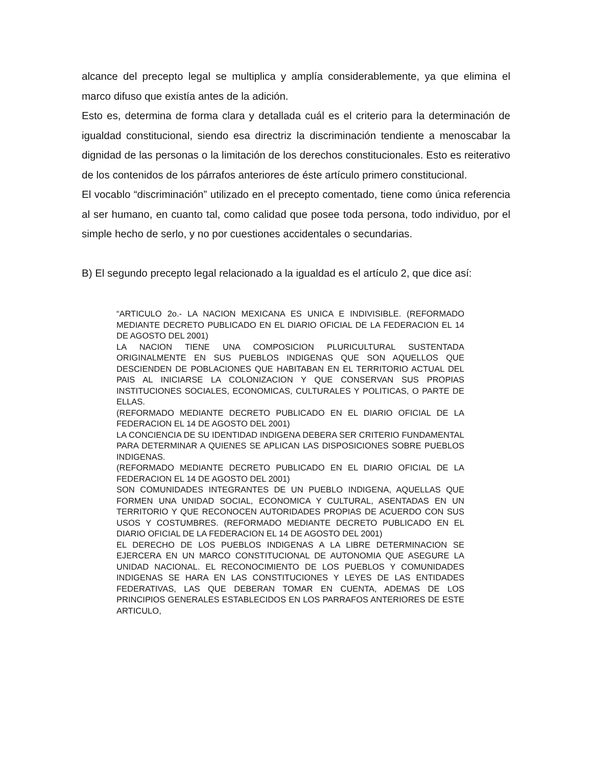alcance del precepto legal se multiplica y amplía considerablemente, ya que elimina el marco difuso que existía antes de la adición.
Esto es, determina de forma clara y detallada cuál es el criterio para la determinación de igualdad constitucional, siendo esa directriz la discriminación tendiente a menoscabar la dignidad de las personas o la limitación de los derechos constitucionales. Esto es reiterativo de los contenidos de los párrafos anteriores de éste artículo primero constitucional.
El vocablo “discriminación” utilizado en el precepto comentado, tiene como única referencia al ser humano, en cuanto tal, como calidad que posee toda persona, todo individuo, por el simple hecho de serlo, y no por cuestiones accidentales o secundarias.
B) El segundo precepto legal relacionado a la igualdad es el artículo 2, que dice así:
“ARTICULO 2o.- LA NACION MEXICANA ES UNICA E INDIVISIBLE. (REFORMADO MEDIANTE DECRETO PUBLICADO EN EL DIARIO OFICIAL DE LA FEDERACION EL 14 DE AGOSTO DEL 2001)
LA NACION TIENE UNA COMPOSICION PLURICULTURAL SUSTENTADA ORIGINALMENTE EN SUS PUEBLOS INDIGENAS QUE SON AQUELLOS QUE DESCIENDEN DE POBLACIONES QUE HABITABAN EN EL TERRITORIO ACTUAL DEL PAIS AL INICIARSE LA COLONIZACION Y QUE CONSERVAN SUS PROPIAS INSTITUCIONES SOCIALES, ECONOMICAS, CULTURALES Y POLITICAS, O PARTE DE ELLAS.
(REFORMADO MEDIANTE DECRETO PUBLICADO EN EL DIARIO OFICIAL DE LA FEDERACION EL 14 DE AGOSTO DEL 2001)
LA CONCIENCIA DE SU IDENTIDAD INDIGENA DEBERA SER CRITERIO FUNDAMENTAL PARA DETERMINAR A QUIENES SE APLICAN LAS DISPOSICIONES SOBRE PUEBLOS INDIGENAS.
(REFORMADO MEDIANTE DECRETO PUBLICADO EN EL DIARIO OFICIAL DE LA FEDERACION EL 14 DE AGOSTO DEL 2001)
SON COMUNIDADES INTEGRANTES DE UN PUEBLO INDIGENA, AQUELLAS QUE FORMEN UNA UNIDAD SOCIAL, ECONOMICA Y CULTURAL, ASENTADAS EN UN TERRITORIO Y QUE RECONOCEN AUTORIDADES PROPIAS DE ACUERDO CON SUS USOS Y COSTUMBRES. (REFORMADO MEDIANTE DECRETO PUBLICADO EN EL DIARIO OFICIAL DE LA FEDERACION EL 14 DE AGOSTO DEL 2001)
EL DERECHO DE LOS PUEBLOS INDIGENAS A LA LIBRE DETERMINACION SE EJERCERA EN UN MARCO CONSTITUCIONAL DE AUTONOMIA QUE ASEGURE LA UNIDAD NACIONAL. EL RECONOCIMIENTO DE LOS PUEBLOS Y COMUNIDADES INDIGENAS SE HARA EN LAS CONSTITUCIONES Y LEYES DE LAS ENTIDADES FEDERATIVAS, LAS QUE DEBERAN TOMAR EN CUENTA, ADEMAS DE LOS PRINCIPIOS GENERALES ESTABLECIDOS EN LOS PARRAFOS ANTERIORES DE ESTE ARTICULO,